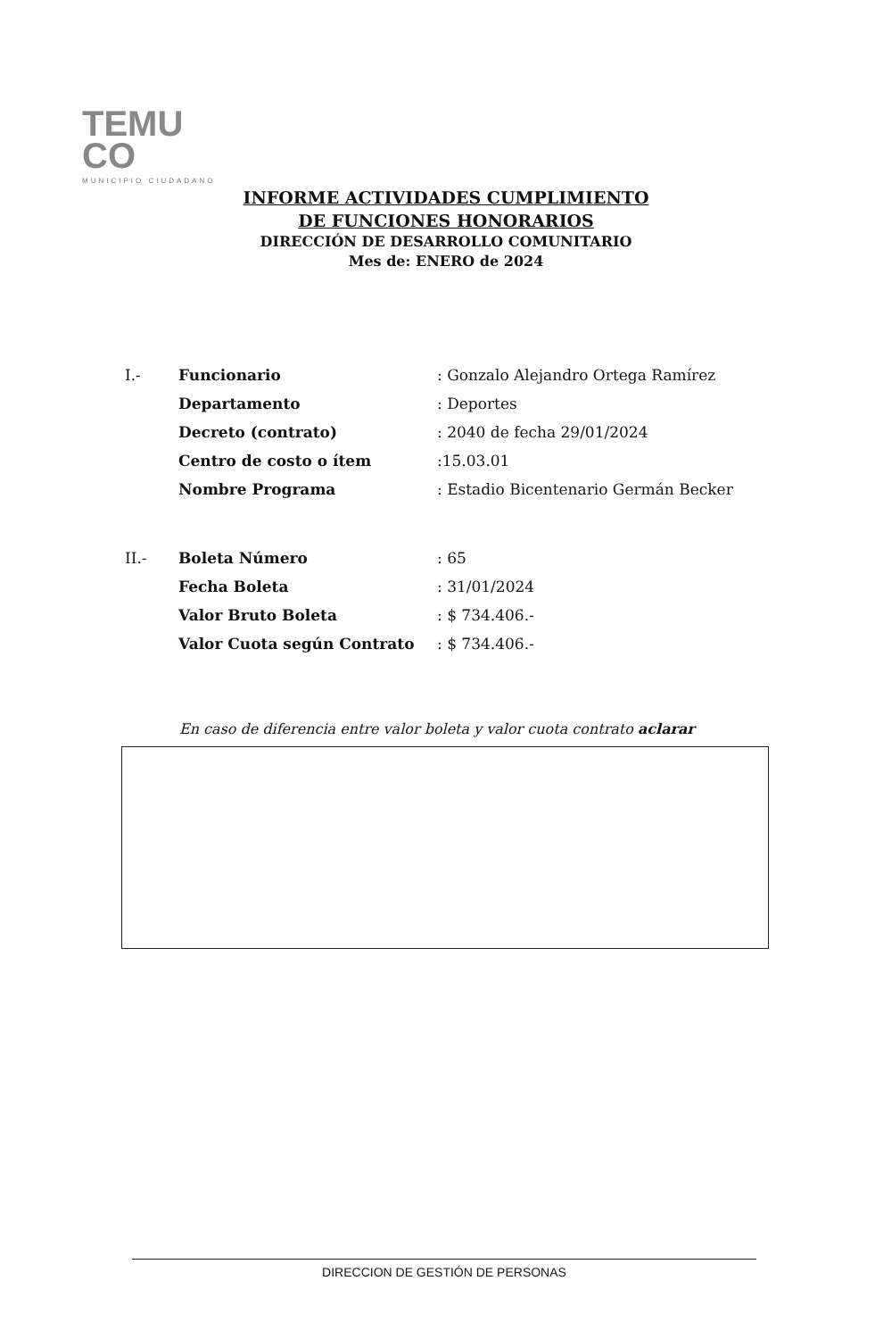TEMU
CO
MUNICIPIO CIUDADANO
INFORME ACTIVIDADES CUMPLIMIENTO DE FUNCIONES HONORARIOS
DIRECCIÓN DE DESARROLLO COMUNITARIO
Mes de: ENERO de 2024
| I.- | Funcionario | : Gonzalo Alejandro Ortega Ramírez |
| | Departamento | : Deportes |
| | Decreto (contrato) | : 2040 de fecha 29/01/2024 |
| | Centro de costo o ítem | :15.03.01 |
| | Nombre Programa | : Estadio Bicentenario Germán Becker |
| II.- | Boleta Número | : 65 |
| | Fecha Boleta | : 31/01/2024 |
| | Valor Bruto Boleta | : $ 734.406.- |
| | Valor Cuota según Contrato | : $ 734.406.- |
En caso de diferencia entre valor boleta y valor cuota contrato aclarar
DIRECCION DE GESTIÓN DE PERSONAS